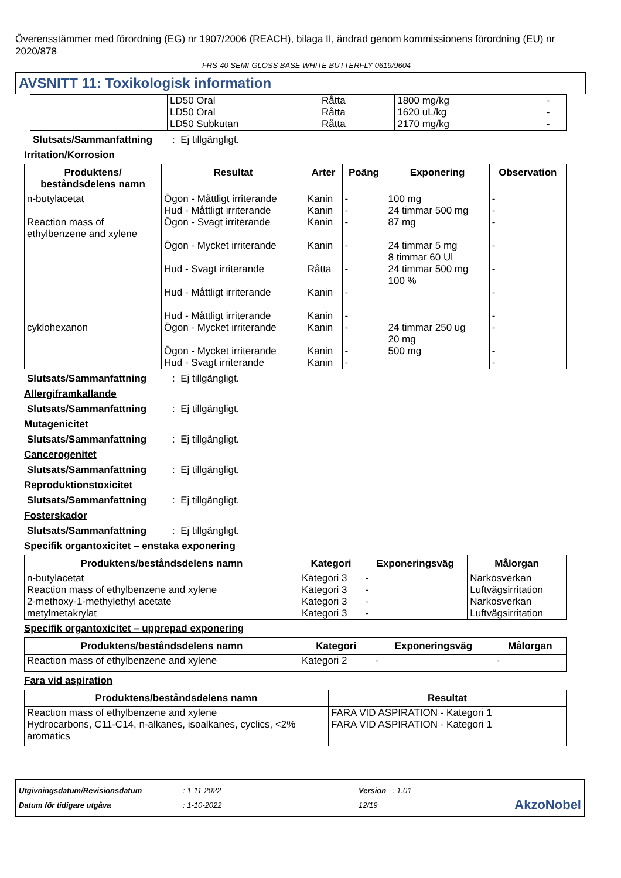Överensstämmer med förordning (EG) nr 1907/2006 (REACH), bilaga II, ändrad genom kommissionens förordning (EU) nr 2020/878
FRS-40 SEMI-GLOSS BASE WHITE BUTTERFLY 0619/9604
AVSNITT 11: Toxikologisk information
| | LD50 Oral LD50 Oral LD50 Subkutan | Råtta Råtta Råtta | 1800 mg/kg 1620 uL/kg 2170 mg/kg | - - - |
Slutsats/Sammanfattning: Ej tillgängligt.
Irritation/Korrosion
| Produktens/ beståndsdelens namn | Resultat | Arter | Poäng | Exponering | Observation |
| --- | --- | --- | --- | --- | --- |
| n-butylacetat | Ögon - Måttligt irriterande Hud - Måttligt irriterande | Kanin Kanin | - - | 100 mg 24 timmar 500 mg | - - |
| Reaction mass of ethylbenzene and xylene | Ögon - Svagt irriterande Ögon - Mycket irriterande Hud - Svagt irriterande Hud - Måttligt irriterande Hud - Måttligt irriterande | Kanin Kanin Råtta Kanin Kanin | - - - - - | 87 mg 24 timmar 5 mg 8 timmar 60 Ul 24 timmar 500 mg 100 % | - - - - - |
| cyklohexanon | Ögon - Mycket irriterande Ögon - Mycket irriterande Hud - Svagt irriterande | Kanin Kanin Kanin | - - - | 24 timmar 250 ug 20 mg 500 mg | - - - |
Slutsats/Sammanfattning: Ej tillgängligt.
Allergiframkallande
Slutsats/Sammanfattning: Ej tillgängligt.
Mutagenicitet
Slutsats/Sammanfattning: Ej tillgängligt.
Cancerogenitet
Slutsats/Sammanfattning: Ej tillgängligt.
Reproduktionstoxicitet
Slutsats/Sammanfattning: Ej tillgängligt.
Fosterskador
Slutsats/Sammanfattning: Ej tillgängligt.
Specifik organtoxicitet – enstaka exponering
| Produktens/beståndsdelens namn | Kategori | Exponeringsväg | Målorgan |
| --- | --- | --- | --- |
| n-butylacetat Reaction mass of ethylbenzene and xylene 2-methoxy-1-methylethyl acetate metylmetakrylat | Kategori 3 Kategori 3 Kategori 3 Kategori 3 | - - - - | Narkosverkan Luftvägsirritation Narkosverkan Luftvägsirritation |
Specifik organtoxicitet – upprepad exponering
| Produktens/beståndsdelens namn | Kategori | Exponeringsväg | Målorgan |
| --- | --- | --- | --- |
| Reaction mass of ethylbenzene and xylene | Kategori 2 | - | - |
Fara vid aspiration
| Produktens/beståndsdelens namn | Resultat |
| --- | --- |
| Reaction mass of ethylbenzene and xylene Hydrocarbons, C11-C14, n-alkanes, isoalkanes, cyclics, <2% aromatics | FARA VID ASPIRATION - Kategori 1 FARA VID ASPIRATION - Kategori 1 |
Utgivningsdatum/Revisionsdatum
Datum för tidigare utgåva
: 1-11-2022
: 1-10-2022
Version : 1.01
12/19
AkzoNobel